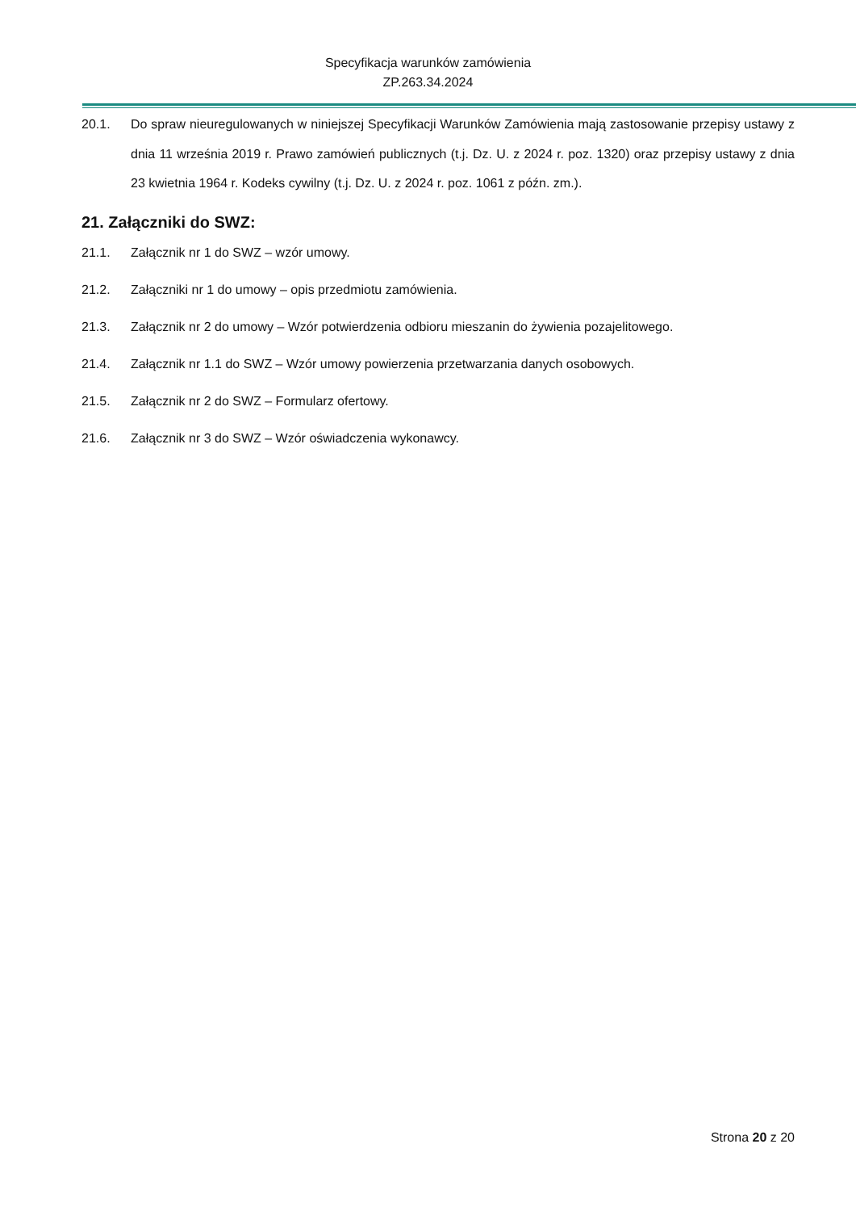Specyfikacja warunków zamówienia
ZP.263.34.2024
20.1. Do spraw nieuregulowanych w niniejszej Specyfikacji Warunków Zamówienia mają zastosowanie przepisy ustawy z dnia 11 września 2019 r. Prawo zamówień publicznych (t.j. Dz. U. z 2024 r. poz. 1320) oraz przepisy ustawy z dnia 23 kwietnia 1964 r. Kodeks cywilny (t.j. Dz. U. z 2024 r. poz. 1061 z późn. zm.).
21. Załączniki do SWZ:
21.1. Załącznik nr 1 do SWZ – wzór umowy.
21.2. Załączniki nr 1 do umowy – opis przedmiotu zamówienia.
21.3. Załącznik nr 2 do umowy – Wzór potwierdzenia odbioru mieszanin do żywienia pozajelitowego.
21.4. Załącznik nr 1.1 do SWZ – Wzór umowy powierzenia przetwarzania danych osobowych.
21.5. Załącznik nr 2 do SWZ – Formularz ofertowy.
21.6. Załącznik nr 3 do SWZ – Wzór oświadczenia wykonawcy.
Strona 20 z 20